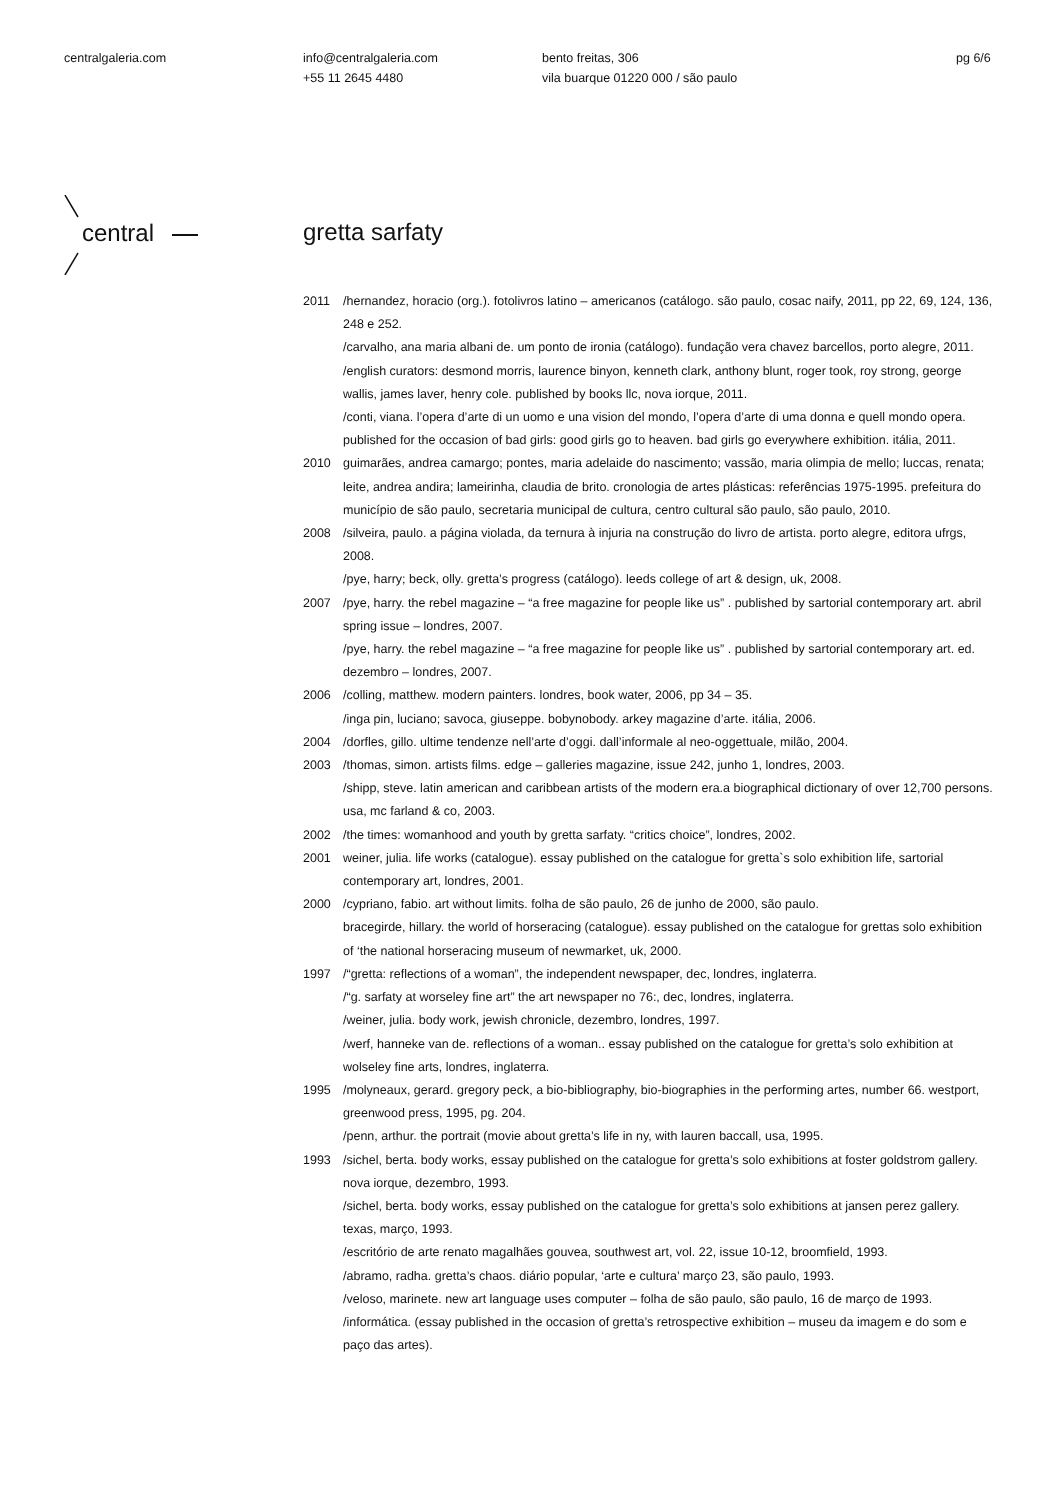centralgaleria.com
info@centralgaleria.com
+55 11 2645 4480
bento freitas, 306
vila buarque 01220 000 / são paulo
pg 6/6
central
gretta sarfaty
2011 /hernandez, horacio (org.). fotolivros latino – americanos (catálogo. são paulo, cosac naify, 2011, pp 22, 69, 124, 136, 248 e 252.
/carvalho, ana maria albani de. um ponto de ironia (catálogo). fundação vera chavez barcellos, porto alegre, 2011.
/english curators: desmond morris, laurence binyon, kenneth clark, anthony blunt, roger took, roy strong, george wallis, james laver, henry cole. published by books llc, nova iorque, 2011.
/conti, viana. l’opera d’arte di un uomo e una vision del mondo, l’opera d’arte di uma donna e quell mondo opera. published for the occasion of bad girls: good girls go to heaven. bad girls go everywhere exhibition. itália, 2011.
2010 guimarães, andrea camargo; pontes, maria adelaide do nascimento; vassão, maria olimpia de mello; luccas, renata; leite, andrea andira; lameirinha, claudia de brito. cronologia de artes plásticas: referências 1975-1995. prefeitura do município de são paulo, secretaria municipal de cultura, centro cultural são paulo, são paulo, 2010.
2008 /silveira, paulo. a página violada, da ternura à injuria na construção do livro de artista. porto alegre, editora ufrgs, 2008.
/pye, harry; beck, olly. gretta’s progress (catálogo). leeds college of art & design, uk, 2008.
2007 /pye, harry. the rebel magazine – “a free magazine for people like us” . published by sartorial contemporary art. abril spring issue – londres, 2007.
/pye, harry. the rebel magazine – “a free magazine for people like us” . published by sartorial contemporary art. ed. dezembro – londres, 2007.
2006 /colling, matthew. modern painters. londres, book water, 2006, pp 34 – 35.
/inga pin, luciano; savoca, giuseppe. bobynobody. arkey magazine d’arte. itália, 2006.
2004 /dorfles, gillo. ultime tendenze nell’arte d’oggi. dall’informale al neo-oggettuale, milão, 2004.
2003 /thomas, simon. artists films. edge – galleries magazine, issue 242, junho 1, londres, 2003.
/shipp, steve. latin american and caribbean artists of the modern era.a biographical dictionary of over 12,700 persons. usa, mc farland & co, 2003.
2002 /the times: womanhood and youth by gretta sarfaty. “critics choice”, londres, 2002.
2001 weiner, julia. life works (catalogue). essay published on the catalogue for gretta`s solo exhibition life, sartorial contemporary art, londres, 2001.
2000 /cypriano, fabio. art without limits. folha de são paulo, 26 de junho de 2000, são paulo.
bracegirde, hillary. the world of horseracing (catalogue). essay published on the catalogue for grettas solo exhibition of ‘the national horseracing museum of newmarket, uk, 2000.
1997 /“gretta: reflections of a woman”, the independent newspaper, dec, londres, inglaterra.
/“g. sarfaty at worseley fine art” the art newspaper no 76:, dec, londres, inglaterra.
/weiner, julia. body work, jewish chronicle, dezembro, londres, 1997.
/werf, hanneke van de. reflections of a woman.. essay published on the catalogue for gretta’s solo exhibition at wolseley fine arts, londres, inglaterra.
1995 /molyneaux, gerard. gregory peck, a bio-bibliography, bio-biographies in the performing artes, number 66. westport, greenwood press, 1995, pg. 204.
/penn, arthur. the portrait (movie about gretta’s life in ny, with lauren baccall, usa, 1995.
1993 /sichel, berta. body works, essay published on the catalogue for gretta’s solo exhibitions at foster goldstrom gallery. nova iorque, dezembro, 1993.
/sichel, berta. body works, essay published on the catalogue for gretta’s solo exhibitions at jansen perez gallery. texas, março, 1993.
/escritório de arte renato magalhães gouvea, southwest art, vol. 22, issue 10-12, broomfield, 1993.
/abramo, radha. gretta’s chaos. diário popular, ‘arte e cultura’ março 23, são paulo, 1993.
/veloso, marinete. new art language uses computer – folha de são paulo, são paulo, 16 de março de 1993.
/informática. (essay published in the occasion of gretta’s retrospective exhibition – museu da imagem e do som e paço das artes).